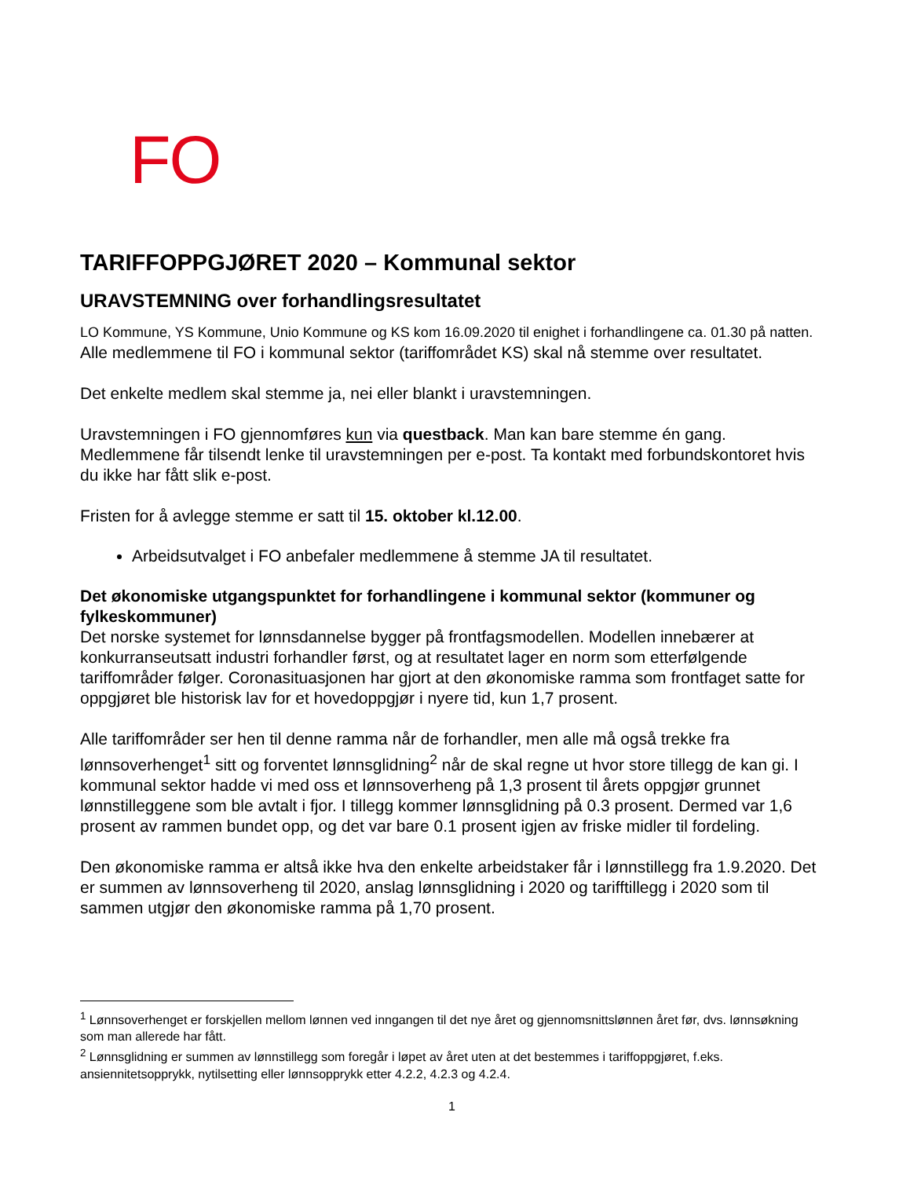FO
TARIFFOPPGJØRET 2020 – Kommunal sektor
URAVSTEMNING over forhandlingsresultatet
LO Kommune, YS Kommune, Unio Kommune og KS kom 16.09.2020 til enighet i forhandlingene ca. 01.30 på natten. Alle medlemmene til FO i kommunal sektor (tariffområdet KS) skal nå stemme over resultatet.
Det enkelte medlem skal stemme ja, nei eller blankt i uravstemningen.
Uravstemningen i FO gjennomføres kun via questback. Man kan bare stemme én gang. Medlemmene får tilsendt lenke til uravstemningen per e-post. Ta kontakt med forbundskontoret hvis du ikke har fått slik e-post.
Fristen for å avlegge stemme er satt til 15. oktober kl.12.00.
Arbeidsutvalget i FO anbefaler medlemmene å stemme JA til resultatet.
Det økonomiske utgangspunktet for forhandlingene i kommunal sektor (kommuner og fylkeskommuner)
Det norske systemet for lønnsdannelse bygger på frontfagsmodellen. Modellen innebærer at konkurranseutsatt industri forhandler først, og at resultatet lager en norm som etterfølgende tariffområder følger. Coronasituasjonen har gjort at den økonomiske ramma som frontfaget satte for oppgjøret ble historisk lav for et hovedoppgjør i nyere tid, kun 1,7 prosent.
Alle tariffområder ser hen til denne ramma når de forhandler, men alle må også trekke fra lønnsoverhenget<sup>1</sup> sitt og forventet lønnsglidning<sup>2</sup> når de skal regne ut hvor store tillegg de kan gi. I kommunal sektor hadde vi med oss et lønnsoverheng på 1,3 prosent til årets oppgjør grunnet lønnstilleggene som ble avtalt i fjor. I tillegg kommer lønnsglidning på 0.3 prosent. Dermed var 1,6 prosent av rammen bundet opp, og det var bare 0.1 prosent igjen av friske midler til fordeling.
Den økonomiske ramma er altså ikke hva den enkelte arbeidstaker får i lønnstillegg fra 1.9.2020. Det er summen av lønnsoverheng til 2020, anslag lønnsglidning i 2020 og tarifftillegg i 2020 som til sammen utgjør den økonomiske ramma på 1,70 prosent.
<sup>1</sup> Lønnsoverhenget er forskjellen mellom lønnen ved inngangen til det nye året og gjennomsnittslønnen året før, dvs. lønnsøkning som man allerede har fått.
<sup>2</sup> Lønnsglidning er summen av lønnstillegg som foregår i løpet av året uten at det bestemmes i tariffoppgjøret, f.eks. ansiennitetsopprykk, nytilsetting eller lønnsopprykk etter 4.2.2, 4.2.3 og 4.2.4.
1